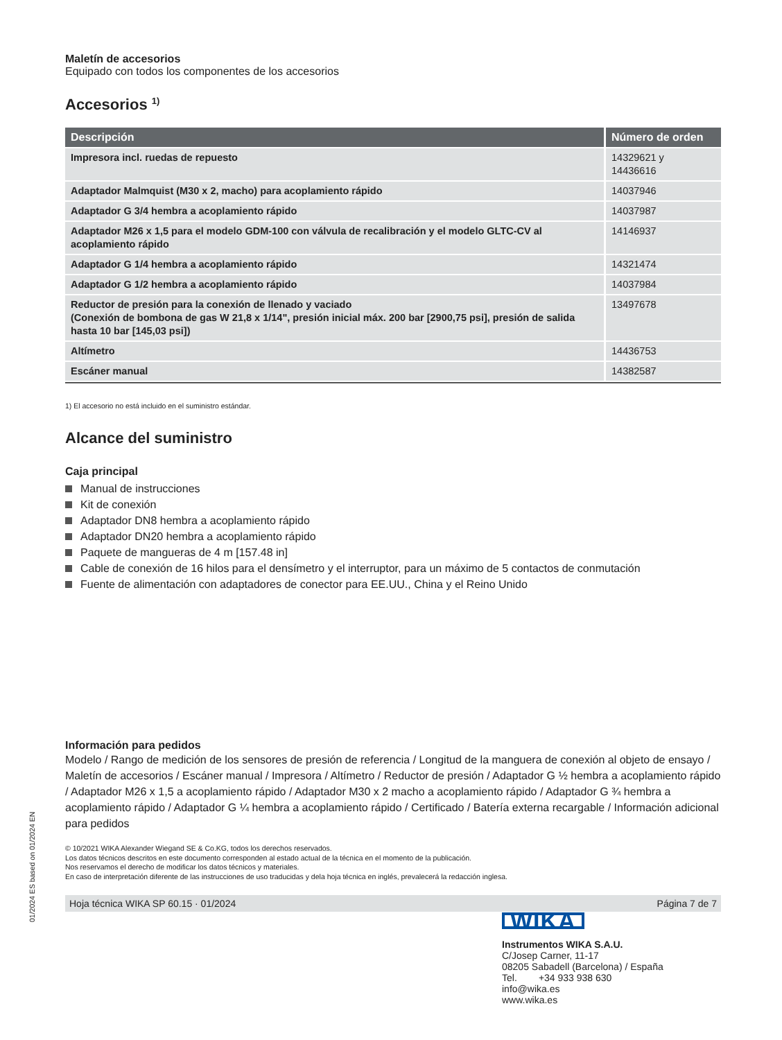Maletín de accesorios
Equipado con todos los componentes de los accesorios
Accesorios <sup>1)</sup>
| Descripción | Número de orden |
| --- | --- |
| Impresora incl. ruedas de repuesto | 14329621 y 14436616 |
| Adaptador Malmquist (M30 x 2, macho) para acoplamiento rápido | 14037946 |
| Adaptador G 3/4 hembra a acoplamiento rápido | 14037987 |
| Adaptador M26 x 1,5 para el modelo GDM-100 con válvula de recalibración y el modelo GLTC-CV al acoplamiento rápido | 14146937 |
| Adaptador G 1/4 hembra a acoplamiento rápido | 14321474 |
| Adaptador G 1/2 hembra a acoplamiento rápido | 14037984 |
| Reductor de presión para la conexión de llenado y vaciado (Conexión de bombona de gas W 21,8 x 1/14", presión inicial máx. 200 bar [2900,75 psi], presión de salida hasta 10 bar [145,03 psi]) | 13497678 |
| Altímetro | 14436753 |
| Escáner manual | 14382587 |
1) El accesorio no está incluido en el suministro estándar.
Alcance del suministro
Caja principal
Manual de instrucciones
Kit de conexión
Adaptador DN8 hembra a acoplamiento rápido
Adaptador DN20 hembra a acoplamiento rápido
Paquete de mangueras de 4 m [157.48 in]
Cable de conexión de 16 hilos para el densímetro y el interruptor, para un máximo de 5 contactos de conmutación
Fuente de alimentación con adaptadores de conector para EE.UU., China y el Reino Unido
Información para pedidos
Modelo / Rango de medición de los sensores de presión de referencia / Longitud de la manguera de conexión al objeto de ensayo / Maletín de accesorios / Escáner manual / Impresora / Altímetro / Reductor de presión / Adaptador G ½ hembra a acoplamiento rápido / Adaptador M26 x 1,5 a acoplamiento rápido / Adaptador M30 x 2 macho a acoplamiento rápido / Adaptador G ¾ hembra a acoplamiento rápido / Adaptador G ¼ hembra a acoplamiento rápido / Certificado / Batería externa recargable / Información adicional para pedidos
© 10/2021 WIKA Alexander Wiegand SE & Co.KG, todos los derechos reservados.
Los datos técnicos descritos en este documento corresponden al estado actual de la técnica en el momento de la publicación.
Nos reservamos el derecho de modificar los datos técnicos y materiales.
En caso de interpretación diferente de las instrucciones de uso traducidas y dela hoja técnica en inglés, prevalecerá la redacción inglesa.
Hoja técnica WIKA SP 60.15 · 01/2024 Página 7 de 7
01/2024 ES based on 01/2024 EN
WIKA
Instrumentos WIKA S.A.U.
C/Josep Carner, 11-17
08205 Sabadell (Barcelona) / España
Tel. +34 933 938 630
info@wika.es
www.wika.es